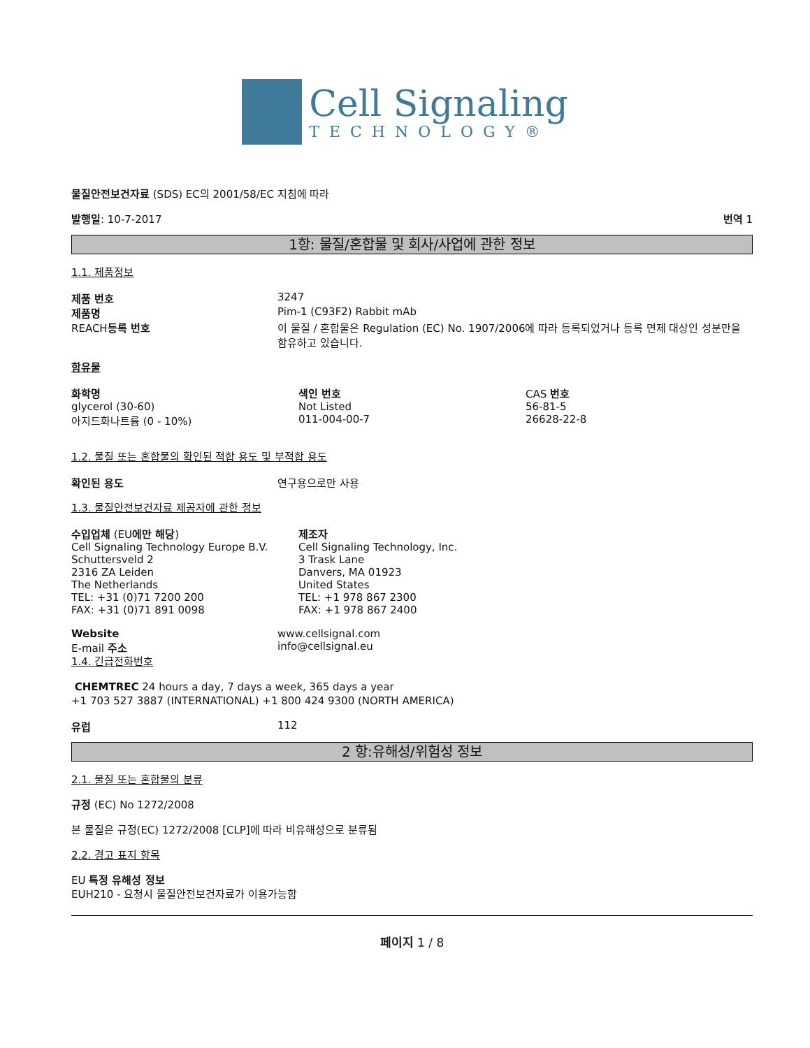Cell Signaling
TECHNOLOGY®
물질안전보건자료 (SDS) EC의 2001/58/EC 지침에 따라
발행일: 10-7-2017 번역 1
1항: 물질/혼합물 및 회사/사업에 관한 정보
1.1. 제품정보
제품 번호 3247
제품명 Pim-1 (C93F2) Rabbit mAb
REACH등록 번호 이 물질 / 혼합물은 Regulation (EC) No. 1907/2006에 따라 등록되었거나 등록 면제 대상인 성분만을 함유하고 있습니다.
함유물
화학명
glycerol (30-60)
아지드화나트륨 (0 - 10%)
색인 번호
Not Listed
011-004-00-7
CAS 번호
56-81-5
26628-22-8
1.2. 물질 또는 혼합물의 확인된 적합 용도 및 부적합 용도
확인된 용도 연구용으로만 사용
1.3. 물질안전보건자료 제공자에 관한 정보
수입업체 (EU에만 해당)
Cell Signaling Technology Europe B.V.
Schuttersveld 2
2316 ZA Leiden
The Netherlands
TEL: +31 (0)71 7200 200
FAX: +31 (0)71 891 0098
제조자
Cell Signaling Technology, Inc.
3 Trask Lane
Danvers, MA 01923
United States
TEL: +1 978 867 2300
FAX: +1 978 867 2400
Website www.cellsignal.com
E-mail 주소 info@cellsignal.eu
1.4. 긴급전화번호
CHEMTREC 24 hours a day, 7 days a week, 365 days a year
+1 703 527 3887 (INTERNATIONAL) +1 800 424 9300 (NORTH AMERICA)
유럽 112
2 항:유해성/위험성 정보
2.1. 물질 또는 혼합물의 분류
규정 (EC) No 1272/2008
본 물질은 규정(EC) 1272/2008 [CLP]에 따라 비유해성으로 분류됨
2.2. 경고 표지 항목
EU 특정 유해성 정보
EUH210 - 요청시 물질안전보건자료가 이용가능함
페이지 1 / 8